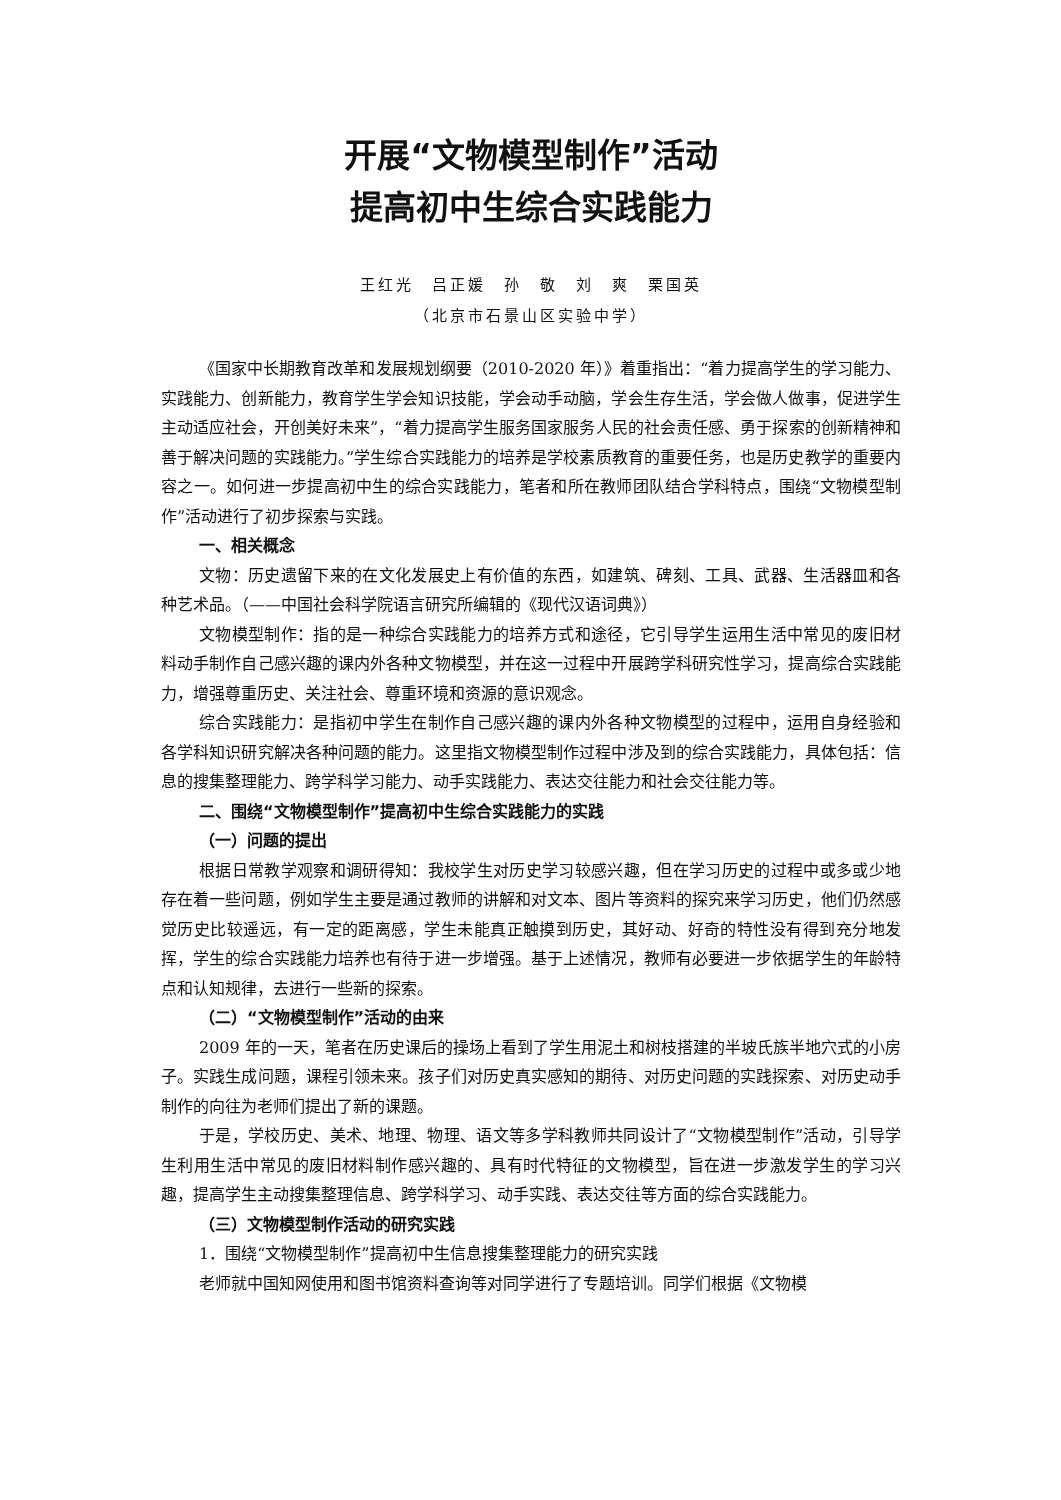开展“文物模型制作”活动
提高初中生综合实践能力
王红光　吕正媛　孙　敬　刘　爽　栗国英
（北京市石景山区实验中学）
《国家中长期教育改革和发展规划纲要（2010-2020 年）》着重指出：“着力提高学生的学习能力、实践能力、创新能力，教育学生学会知识技能，学会动手动脑，学会生存生活，学会做人做事，促进学生主动适应社会，开创美好未来”，“着力提高学生服务国家服务人民的社会责任感、勇于探索的创新精神和善于解决问题的实践能力。”学生综合实践能力的培养是学校素质教育的重要任务，也是历史教学的重要内容之一。如何进一步提高初中生的综合实践能力，笔者和所在教师团队结合学科特点，围绕“文物模型制作”活动进行了初步探索与实践。
一、相关概念
文物：历史遗留下来的在文化发展史上有价值的东西，如建筑、碑刻、工具、武器、生活器皿和各种艺术品。（——中国社会科学院语言研究所编辑的《现代汉语词典》）
文物模型制作：指的是一种综合实践能力的培养方式和途径，它引导学生运用生活中常见的废旧材料动手制作自己感兴趣的课内外各种文物模型，并在这一过程中开展跨学科研究性学习，提高综合实践能力，增强尊重历史、关注社会、尊重环境和资源的意识观念。
综合实践能力：是指初中学生在制作自己感兴趣的课内外各种文物模型的过程中，运用自身经验和各学科知识研究解决各种问题的能力。这里指文物模型制作过程中涉及到的综合实践能力，具体包括：信息的搜集整理能力、跨学科学习能力、动手实践能力、表达交往能力和社会交往能力等。
二、围绕“文物模型制作”提高初中生综合实践能力的实践
（一）问题的提出
根据日常教学观察和调研得知：我校学生对历史学习较感兴趣，但在学习历史的过程中或多或少地存在着一些问题，例如学生主要是通过教师的讲解和对文本、图片等资料的探究来学习历史，他们仍然感觉历史比较遥远，有一定的距离感，学生未能真正触摸到历史，其好动、好奇的特性没有得到充分地发挥，学生的综合实践能力培养也有待于进一步增强。基于上述情况，教师有必要进一步依据学生的年龄特点和认知规律，去进行一些新的探索。
（二）“文物模型制作”活动的由来
2009 年的一天，笔者在历史课后的操场上看到了学生用泥土和树枝搭建的半坡氏族半地穴式的小房子。实践生成问题，课程引领未来。孩子们对历史真实感知的期待、对历史问题的实践探索、对历史动手制作的向往为老师们提出了新的课题。
于是，学校历史、美术、地理、物理、语文等多学科教师共同设计了“文物模型制作”活动，引导学生利用生活中常见的废旧材料制作感兴趣的、具有时代特征的文物模型，旨在进一步激发学生的学习兴趣，提高学生主动搜集整理信息、跨学科学习、动手实践、表达交往等方面的综合实践能力。
（三）文物模型制作活动的研究实践
1．围绕“文物模型制作”提高初中生信息搜集整理能力的研究实践
老师就中国知网使用和图书馆资料查询等对同学进行了专题培训。同学们根据《文物模